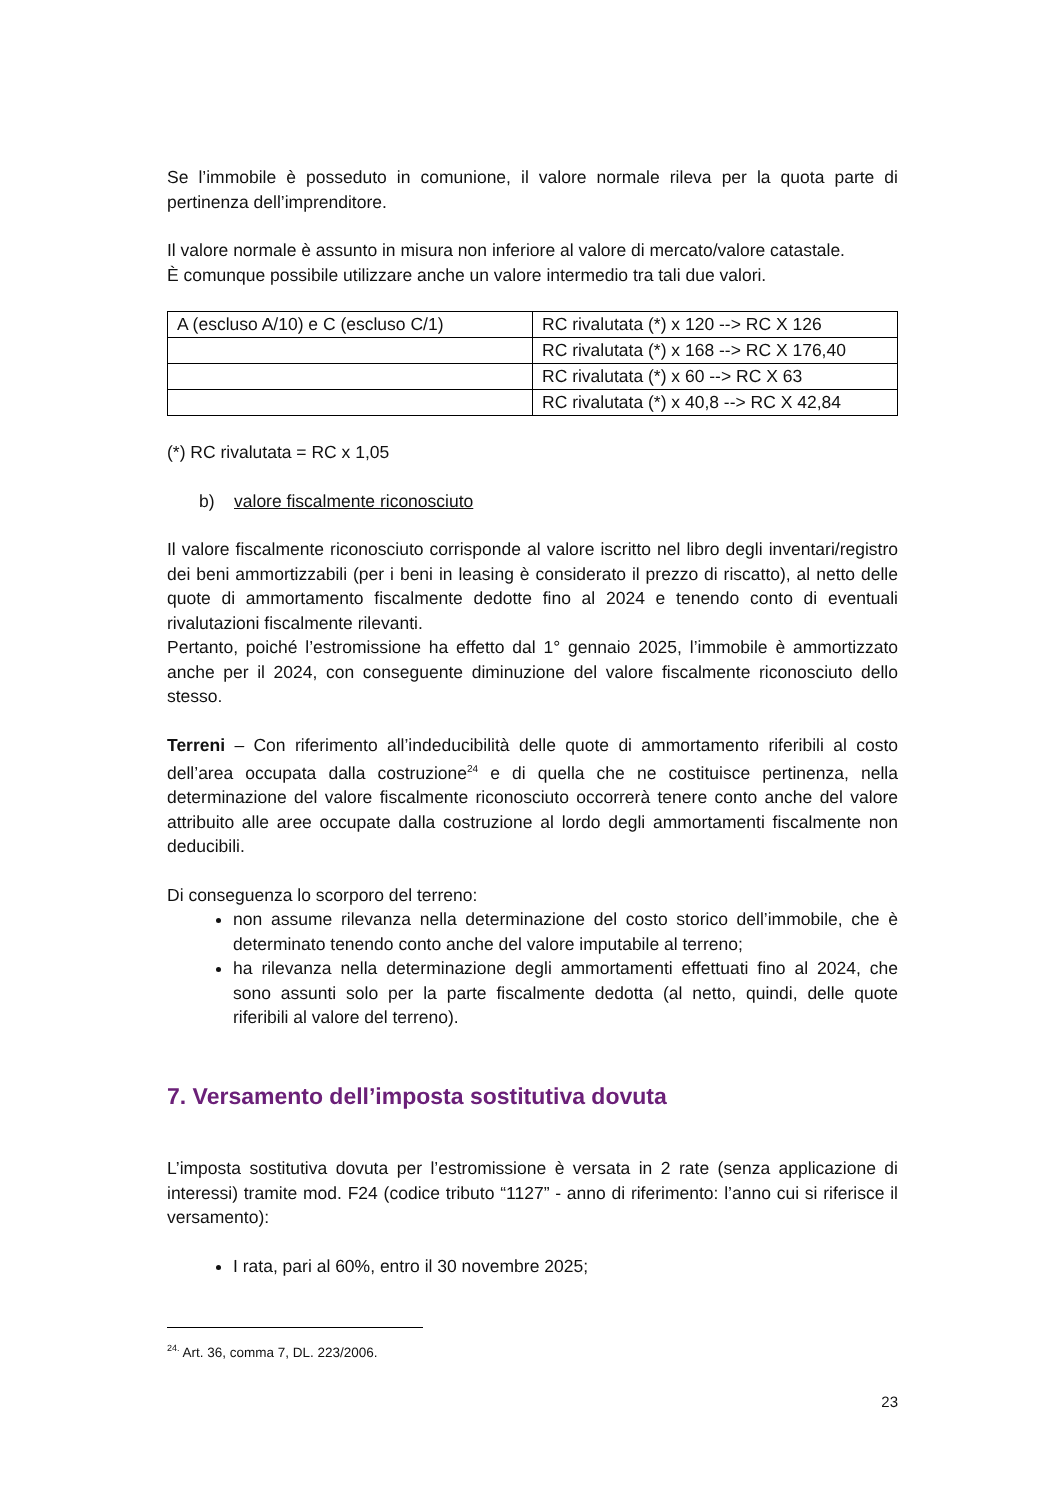Se l’immobile è posseduto in comunione, il valore normale rileva per la quota parte di pertinenza dell’imprenditore.
Il valore normale è assunto in misura non inferiore al valore di mercato/valore catastale.
È comunque possibile utilizzare anche un valore intermedio tra tali due valori.
| A (escluso A/10) e C (escluso C/1) | RC rivalutata (*) x 120 --> RC X 126 |
| | RC rivalutata (*) x 168 --> RC X 176,40 |
| | RC rivalutata (*) x 60 --> RC X 63 |
| | RC rivalutata (*) x 40,8 --> RC X 42,84 |
(*) RC rivalutata = RC x 1,05
b) valore fiscalmente riconosciuto
Il valore fiscalmente riconosciuto corrisponde al valore iscritto nel libro degli inventari/registro dei beni ammortizzabili (per i beni in leasing è considerato il prezzo di riscatto), al netto delle quote di ammortamento fiscalmente dedotte fino al 2024 e tenendo conto di eventuali rivalutazioni fiscalmente rilevanti.
Pertanto, poiché l’estromissione ha effetto dal 1° gennaio 2025, l’immobile è ammortizzato anche per il 2024, con conseguente diminuzione del valore fiscalmente riconosciuto dello stesso.
Terreni – Con riferimento all’indeducibilità delle quote di ammortamento riferibili al costo dell’area occupata dalla costruzione<sup>24</sup> e di quella che ne costituisce pertinenza, nella determinazione del valore fiscalmente riconosciuto occorrerà tenere conto anche del valore attribuito alle aree occupate dalla costruzione al lordo degli ammortamenti fiscalmente non deducibili.
Di conseguenza lo scorporo del terreno:
non assume rilevanza nella determinazione del costo storico dell’immobile, che è determinato tenendo conto anche del valore imputabile al terreno;
ha rilevanza nella determinazione degli ammortamenti effettuati fino al 2024, che sono assunti solo per la parte fiscalmente dedotta (al netto, quindi, delle quote riferibili al valore del terreno).
7. Versamento dell’imposta sostitutiva dovuta
L’imposta sostitutiva dovuta per l’estromissione è versata in 2 rate (senza applicazione di interessi) tramite mod. F24 (codice tributo “1127” - anno di riferimento: l’anno cui si riferisce il versamento):
I rata, pari al 60%, entro il 30 novembre 2025;
<sup>24.</sup> Art. 36, comma 7, DL. 223/2006.
23